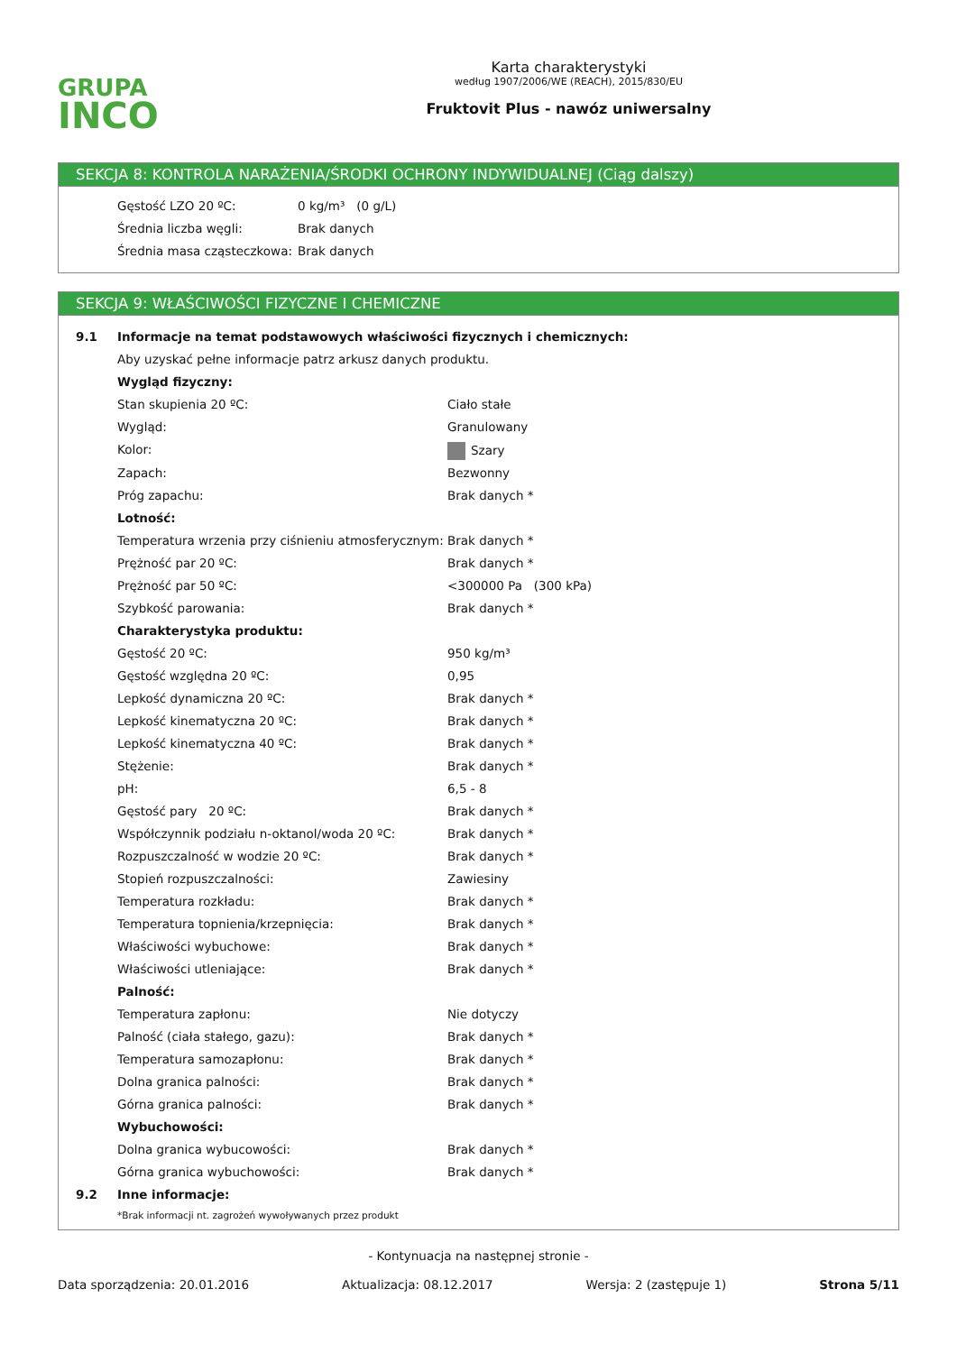GRUPA
INCO
Karta charakterystyki
według 1907/2006/WE (REACH), 2015/830/EU
Fruktovit Plus - nawóz uniwersalny
SEKCJA 8: KONTROLA NARAŻENIA/ŚRODKI OCHRONY INDYWIDUALNEJ (Ciąg dalszy)
| Gęstość LZO 20 ºC: | 0 kg/m³ (0 g/L) |
| Średnia liczba węgli: | Brak danych |
| Średnia masa cząsteczkowa: | Brak danych |
SEKCJA 9: WŁAŚCIWOŚCI FIZYCZNE I CHEMICZNE
| 9.1 | Informacje na temat podstawowych właściwości fizycznych i chemicznych: | |
| | Aby uzyskać pełne informacje patrz arkusz danych produktu. | |
| | Wygląd fizyczny: | |
| | Stan skupienia 20 ºC: | Ciało stałe |
| | Wygląd: | Granulowany |
| | Kolor: | Szary |
| | Zapach: | Bezwonny |
| | Próg zapachu: | Brak danych * |
| | Lotność: | |
| | Temperatura wrzenia przy ciśnieniu atmosferycznym: | Brak danych * |
| | Prężność par 20 ºC: | Brak danych * |
| | Prężność par 50 ºC: | <300000 Pa (300 kPa) |
| | Szybkość parowania: | Brak danych * |
| | Charakterystyka produktu: | |
| | Gęstość 20 ºC: | 950 kg/m³ |
| | Gęstość względna 20 ºC: | 0,95 |
| | Lepkość dynamiczna 20 ºC: | Brak danych * |
| | Lepkość kinematyczna 20 ºC: | Brak danych * |
| | Lepkość kinematyczna 40 ºC: | Brak danych * |
| | Stężenie: | Brak danych * |
| | pH: | 6,5 - 8 |
| | Gęstość pary 20 ºC: | Brak danych * |
| | Współczynnik podziału n-oktanol/woda 20 ºC: | Brak danych * |
| | Rozpuszczalność w wodzie 20 ºC: | Brak danych * |
| | Stopień rozpuszczalności: | Zawiesiny |
| | Temperatura rozkładu: | Brak danych * |
| | Temperatura topnienia/krzepnięcia: | Brak danych * |
| | Właściwości wybuchowe: | Brak danych * |
| | Właściwości utleniające: | Brak danych * |
| | Palność: | |
| | Temperatura zapłonu: | Nie dotyczy |
| | Palność (ciała stałego, gazu): | Brak danych * |
| | Temperatura samozapłonu: | Brak danych * |
| | Dolna granica palności: | Brak danych * |
| | Górna granica palności: | Brak danych * |
| | Wybuchowości: | |
| | Dolna granica wybucowości: | Brak danych * |
| | Górna granica wybuchowości: | Brak danych * |
| 9.2 | Inne informacje: | |
| | *Brak informacji nt. zagrożeń wywoływanych przez produkt | |
- Kontynuacja na następnej stronie -
Data sporządzenia: 20.01.2016 Aktualizacja: 08.12.2017 Wersja: 2 (zastępuje 1) Strona 5/11